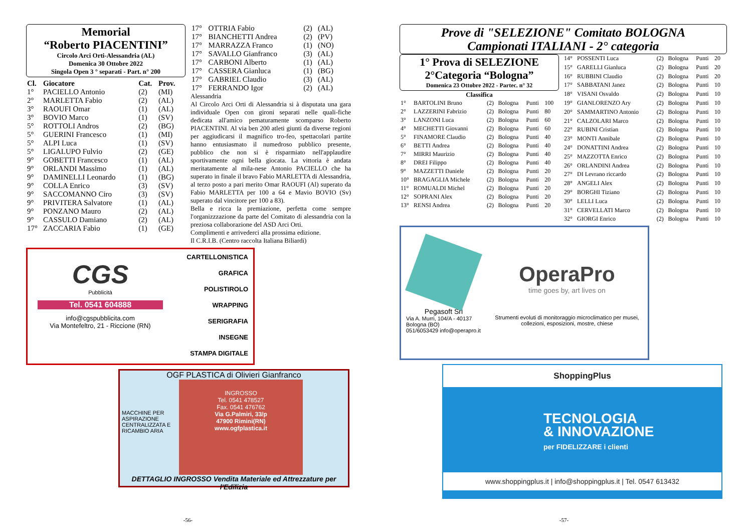Memorial
“Roberto PIACENTINI”
Circolo Arci Orti-Alessandria (AL)
Domenica 30 Ottobre 2022
Singola Open 3 ° separati - Part. n° 200
| Cl. | Giocatore | Cat. | Prov. |
| --- | --- | --- | --- |
| 1° | PACIELLO Antonio | (2) | (MI) |
| 2° | MARLETTA Fabio | (2) | (AL) |
| 3° | RAOUFI Omar | (1) | (AL) |
| 3° | BOVIO Marco | (1) | (SV) |
| 5° | ROTTOLI Andros | (2) | (BG) |
| 5° | GUERINI Francesco | (1) | (MI) |
| 5° | ALPI Luca | (1) | (SV) |
| 5° | LIGALUPO Fulvio | (2) | (GE) |
| 9° | GOBETTI Francesco | (1) | (AL) |
| 9° | ORLANDI Massimo | (1) | (AL) |
| 9° | DAMINELLI Leonardo | (1) | (BG) |
| 9° | COLLA Enrico | (3) | (SV) |
| 9° | SACCOMANNO Ciro | (3) | (SV) |
| 9° | PRIVITERA Salvatore | (1) | (AL) |
| 9° | PONZANO Mauro | (2) | (AL) |
| 9° | CASSULO Damiano | (2) | (AL) |
| 17° | ZACCARIA Fabio | (1) | (GE) |
| 17° | OTTRIA Fabio | (2) | (AL) |
| 17° | BIANCHETTI Andrea | (2) | (PV) |
| 17° | MARRAZZA Franco | (1) | (NO) |
| 17° | SAVALLO Gianfranco | (3) | (AL) |
| 17° | CARBONI Alberto | (1) | (AL) |
| 17° | CASSERA Gianluca | (1) | (BG) |
| 17° | GABRIEL Claudio | (3) | (AL) |
| 17° | FERRANDO Igor | (2) | (AL) |
Alessandria
Al Circolo Arci Orti di Alessandria si à disputata una gara individuale Open con gironi separati nelle quali-fiche dedicata all'amico pematuramente scomparso Roberto PIACENTINI. Al via ben 200 atleti giunti da diverse regioni per aggiudicarsi il magnifico tro-feo, spettacolari partite hanno entusiasmato il numedroso pubblico presente, pubblico che non si è risparmiato nell'applaudire sportivamente ogni bella giocata. La vittoria è andata meritatamente al mila-nese Antonio PACIELLO che ha superato in finale il bravo Fabio MARLETTA di Alessandria, al terzo posto a pari merito Omar RAOUFI (Al) superato da Fabio MARLETTA per 100 a 64 e Mavio BOVIO (Sv) superato dal vincitore per 100 a 83).
Bella e ricca la premiazione, perfetta come sempre l'organizzzazione da parte del Comitato di alessandria con la preziosa collaborazione del ASD Arci Orti.
Complimenti e arrivederci alla prossima edizione.
Il C.R.I.B. (Centro raccolta Italiana Biliardi)
CGS
Pubblicità
Tel. 0541 604888
info@cgspubblicita.com
Via Montefeltro, 21 - Riccione (RN)
CARTELLONISTICA
GRAFICA
POLISTIROLO
WRAPPING
SERIGRAFIA
INSEGNE
STAMPA DIGITALE
OGF PLASTICA di Olivieri Gianfranco
MACCHINE PER ASPIRAZIONE CENTRALIZZATA E RICAMBIO ARIA
INGROSSO
Tel. 0541 478527
Fax. 0541 476762
Via G.Palmiri, 33/p
47900 Rimini(RN)
www.ogfplastica.it
DETTAGLIO INGROSSO Vendita Materiale ed Attrezzature per l'Edilizia
-56-
Prove di "SELEZIONE" Comitato BOLOGNA
Campionati ITALIANI - 2° categoria
1° Prova di SELEZIONE
2°Categoria “Bologna”
Domenica 23 Ottobre 2022 - Partec. n° 32
Classifica
| 1° | BARTOLINI Bruno | (2) | Bologna | Punti | 100 |
| 2° | LAZZERINI Fabrizio | (2) | Bologna | Punti | 80 |
| 3° | LANZONI Luca | (2) | Bologna | Punti | 60 |
| 4° | MECHETTI Giovanni | (2) | Bologna | Punti | 60 |
| 5° | FINAMORE Claudio | (2) | Bologna | Punti | 40 |
| 6° | BETTI Andrea | (2) | Bologna | Punti | 40 |
| 7° | MIRRI Maurizio | (2) | Bologna | Punti | 40 |
| 8° | DREI Filippo | (2) | Bologna | Punti | 40 |
| 9° | MAZZETTI Daniele | (2) | Bologna | Punti | 20 |
| 10° | BRAGAGLIA Michele | (2) | Bologna | Punti | 20 |
| 11° | ROMUALDI Michel | (2) | Bologna | Punti | 20 |
| 12° | SOPRANI Alex | (2) | Bologna | Punti | 20 |
| 13° | RENSI Andrea | (2) | Bologna | Punti | 20 |
| 14° | POSSENTI Luca | (2) | Bologna | Punti | 20 |
| 15° | GARELLI Gianluca | (2) | Bologna | Punti | 20 |
| 16° | RUBBINI Claudio | (2) | Bologna | Punti | 20 |
| 17° | SABBATANI Janez | (2) | Bologna | Punti | 10 |
| 18° | VISANI Osvaldo | (2) | Bologna | Punti | 10 |
| 19° | GIANLORENZO Ary | (2) | Bologna | Punti | 10 |
| 20° | SAMMARTINO Antonio | (2) | Bologna | Punti | 10 |
| 21° | CALZOLARI Marco | (2) | Bologna | Punti | 10 |
| 22° | RUBINI Cristian | (2) | Bologna | Punti | 10 |
| 23° | MONTI Annibale | (2) | Bologna | Punti | 10 |
| 24° | DONATTINI Andrea | (2) | Bologna | Punti | 10 |
| 25° | MAZZOTTA Enrico | (2) | Bologna | Punti | 10 |
| 26° | ORLANDINI Andrea | (2) | Bologna | Punti | 10 |
| 27° | DI Levrano riccardo | (2) | Bologna | Punti | 10 |
| 28° | ANGELI Alex | (2) | Bologna | Punti | 10 |
| 29° | BORGHI Tiziano | (2) | Bologna | Punti | 10 |
| 30° | LELLI Luca | (2) | Bologna | Punti | 10 |
| 31° | CERVELLATI Marco | (2) | Bologna | Punti | 10 |
| 32° | GIORGI Enrico | (2) | Bologna | Punti | 10 |
Pegasoft Srl
Via A. Murri, 104/A - 40137 Bologna (BO)
051/6053429 info@operapro.it
OperaPro
time goes by, art lives on
Strumenti evoluti di monitoraggio microclimatico per musei, collezioni, esposizioni, mostre, chiese
ShoppingPlus
TECNOLOGIA
& INNOVAZIONE
per FIDELIZZARE i clienti
www.shoppingplus.it | info@shoppingplus.it | Tel. 0547 613432
-57-